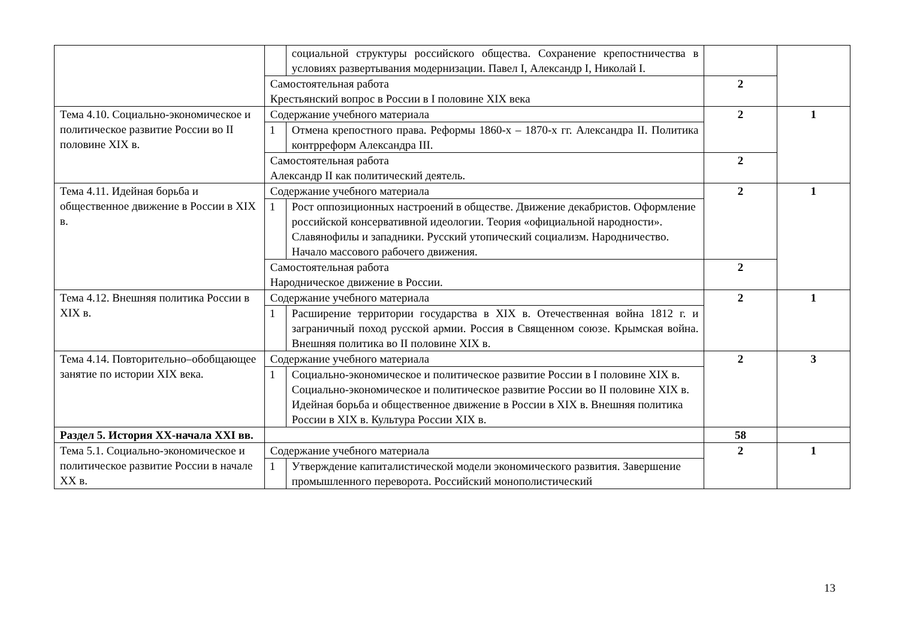| | | социальной структуры российского общества. Сохранение крепостничества в условиях развертывания модернизации. Павел I, Александр I, Николай I. | | |
| | Самостоятельная работа Крестьянский вопрос в России в I половине XIX века | | 2 | |
| Тема 4.10. Социально-экономическое и политическое развитие России во II половине XIX в. | Содержание учебного материала | | 2 | 1 |
| | 1 | Отмена крепостного права. Реформы 1860-х – 1870-х гг. Александра II. Политика контрреформ Александра III. | | |
| | Самостоятельная работа Александр II как политический деятель. | | 2 | |
| Тема 4.11. Идейная борьба и общественное движение в России в XIX в. | Содержание учебного материала | | 2 | 1 |
| | 1 | Рост оппозиционных настроений в обществе. Движение декабристов. Оформление российской консервативной идеологии. Теория «официальной народности». Славянофилы и западники. Русский утопический социализм. Народничество. Начало массового рабочего движения. | | |
| | Самостоятельная работа Народническое движение в России. | | 2 | |
| Тема 4.12. Внешняя политика России в XIX в. | Содержание учебного материала | | 2 | 1 |
| | 1 | Расширение территории государства в XIX в. Отечественная война 1812 г. и заграничный поход русской армии. Россия в Священном союзе. Крымская война. Внешняя политика во II половине XIX в. | | |
| Тема 4.14. Повторительно–обобщающее занятие по истории XIX века. | Содержание учебного материала | | 2 | 3 |
| | 1 | Социально-экономическое и политическое развитие России в I половине XIX в. Социально-экономическое и политическое развитие России во II половине XIX в. Идейная борьба и общественное движение в России в XIX в. Внешняя политика России в XIX в. Культура России XIX в. | | |
| Раздел 5. История XX-начала XXI вв. | | | 58 | |
| Тема 5.1. Социально-экономическое и политическое развитие России в начале XX в. | Содержание учебного материала | | 2 | 1 |
| | 1 | Утверждение капиталистической модели экономического развития. Завершение промышленного переворота. Российский монополистический | | |
13